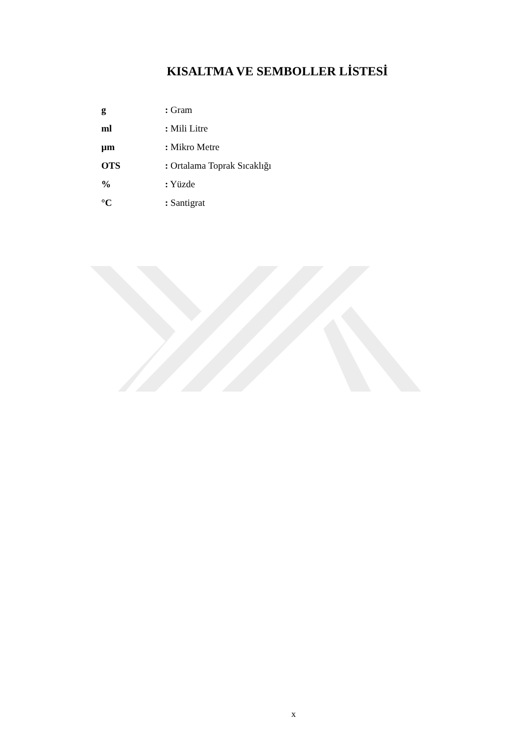KISALTMA VE SEMBOLLER LİSTESİ
g: Gram
ml: Mili Litre
µm: Mikro Metre
OTS: Ortalama Toprak Sıcaklığı
%: Yüzde
°C: Santigrat
x